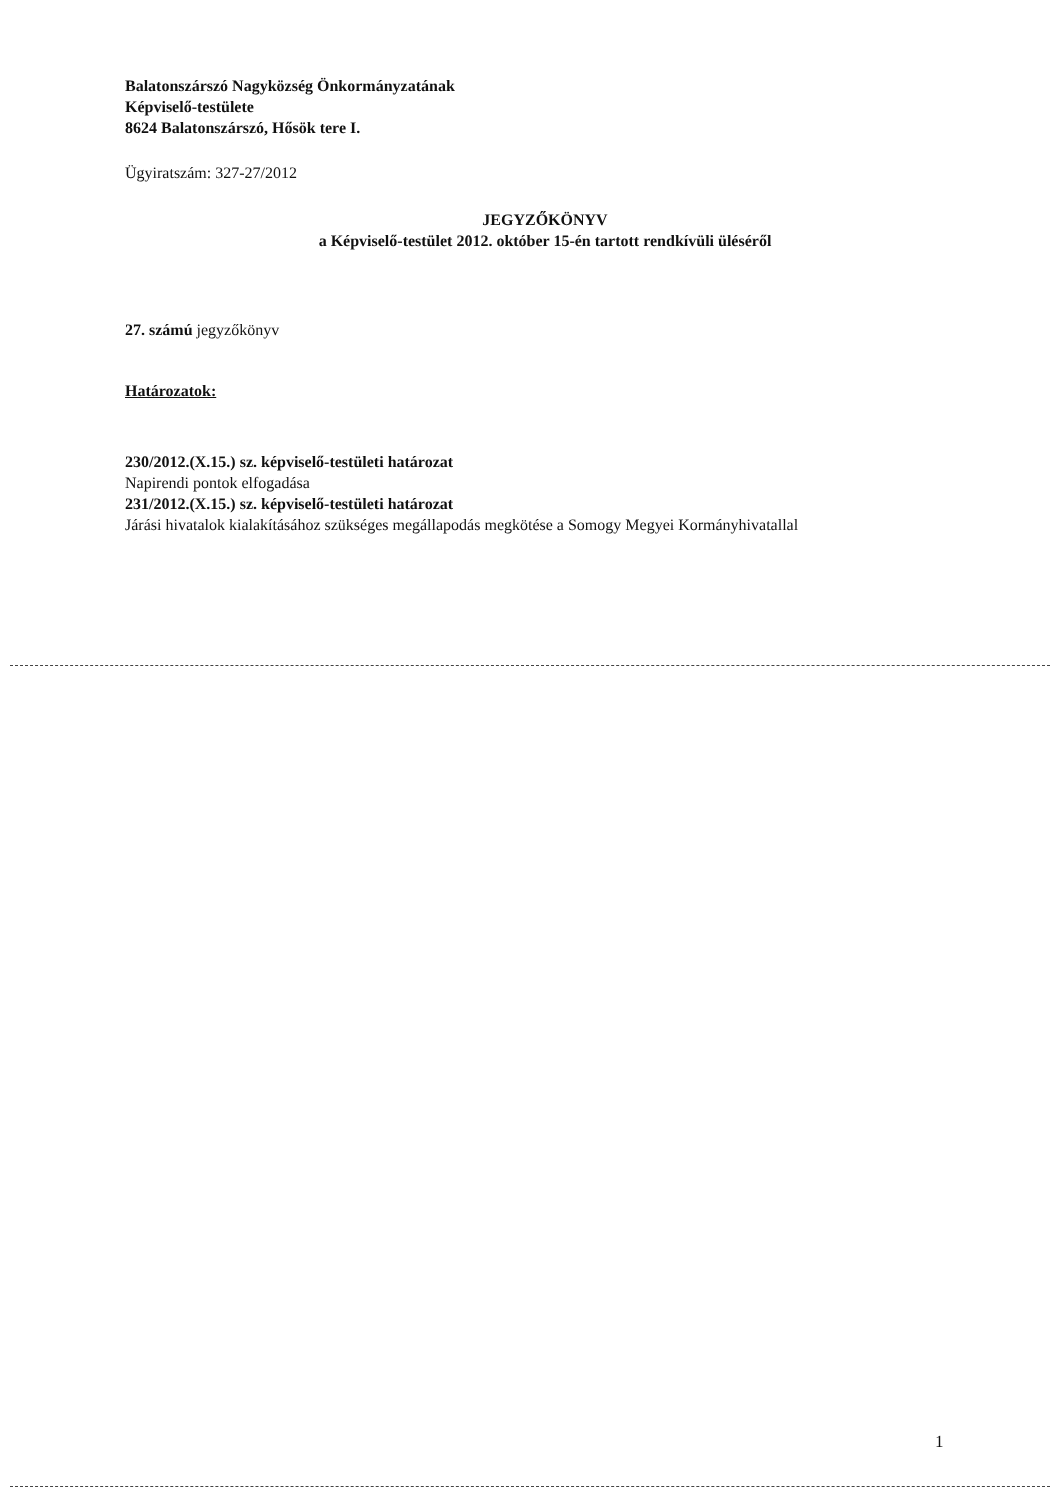Balatonszárszó Nagyközség Önkormányzatának
Képviselő-testülete
8624 Balatonszárszó, Hősök tere I.
Ügyiratszám: 327-27/2012
JEGYZŐKÖNYV
a Képviselő-testület 2012. október 15-én tartott rendkívüli üléséről
27. számú jegyzőkönyv
Határozatok:
230/2012.(X.15.) sz. képviselő-testületi határozat
Napirendi pontok elfogadása
231/2012.(X.15.) sz. képviselő-testületi határozat
Járási hivatalok kialakításához szükséges megállapodás megkötése a Somogy Megyei Kormányhivatallal
1